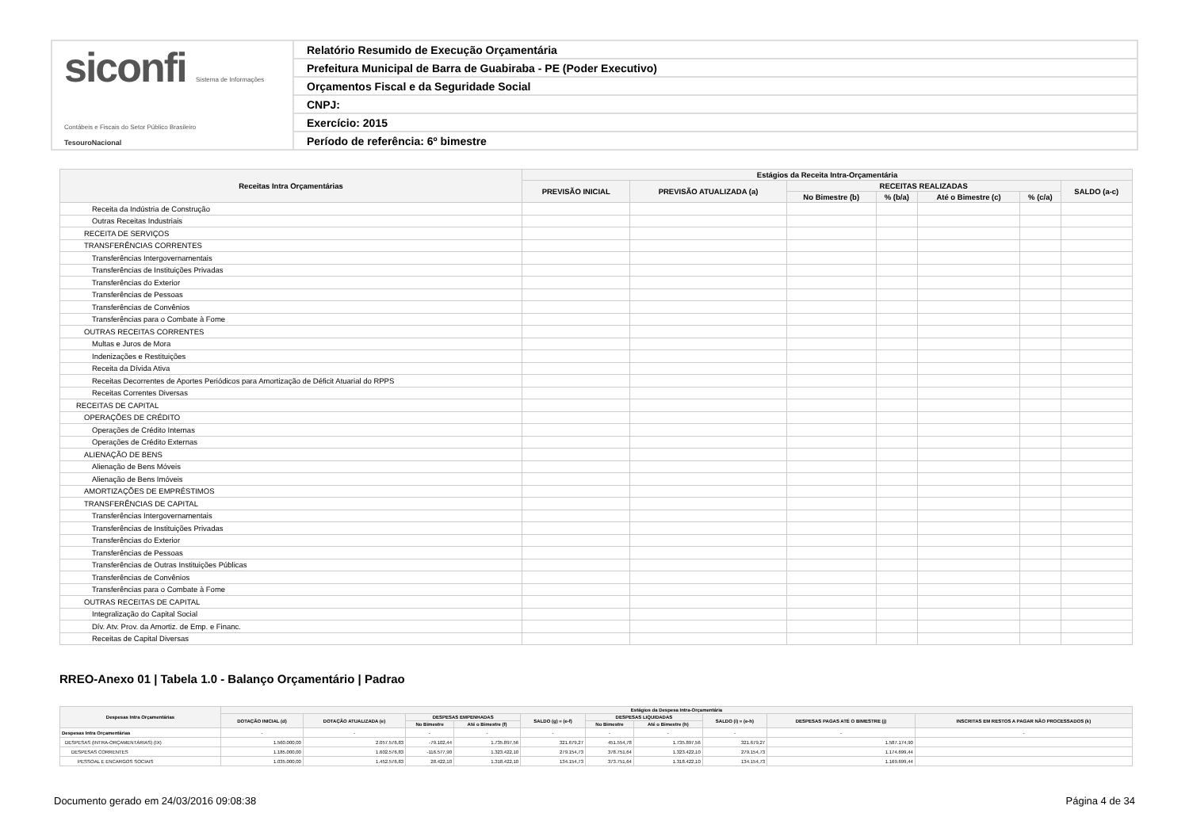siconfi Sistema de Informações Contábeis e Fiscais do Setor Público Brasileiro
TesouroNacional
Relatório Resumido de Execução Orçamentária
Prefeitura Municipal de Barra de Guabiraba - PE (Poder Executivo)
Orçamentos Fiscal e da Seguridade Social
CNPJ:
Exercício: 2015
Período de referência: 6º bimestre
| Receitas Intra Orçamentárias | Estágios da Receita Intra-Orçamentária | | | | | | |
| --- | --- | --- | --- | --- | --- | --- | --- |
| | PREVISÃO INICIAL | PREVISÃO ATUALIZADA (a) | RECEITAS REALIZADAS | | | | SALDO (a-c) |
| | | | No Bimestre (b) | % (b/a) | Até o Bimestre (c) | % (c/a) | |
| Receita da Indústria de Construção | | | | | | | |
| Outras Receitas Industriais | | | | | | | |
| RECEITA DE SERVIÇOS | | | | | | | |
| TRANSFERÊNCIAS CORRENTES | | | | | | | |
| Transferências Intergovernamentais | | | | | | | |
| Transferências de Instituições Privadas | | | | | | | |
| Transferências do Exterior | | | | | | | |
| Transferências de Pessoas | | | | | | | |
| Transferências de Convênios | | | | | | | |
| Transferências para o Combate à Fome | | | | | | | |
| OUTRAS RECEITAS CORRENTES | | | | | | | |
| Multas e Juros de Mora | | | | | | | |
| Indenizações e Restituições | | | | | | | |
| Receita da Dívida Ativa | | | | | | | |
| Receitas Decorrentes de Aportes Periódicos para Amortização de Déficit Atuarial do RPPS | | | | | | | |
| Receitas Correntes Diversas | | | | | | | |
| RECEITAS DE CAPITAL | | | | | | | |
| OPERAÇÕES DE CRÉDITO | | | | | | | |
| Operações de Crédito Internas | | | | | | | |
| Operações de Crédito Externas | | | | | | | |
| ALIENAÇÃO DE BENS | | | | | | | |
| Alienação de Bens Móveis | | | | | | | |
| Alienação de Bens Imóveis | | | | | | | |
| AMORTIZAÇÕES DE EMPRÉSTIMOS | | | | | | | |
| TRANSFERÊNCIAS DE CAPITAL | | | | | | | |
| Transferências Intergovernamentais | | | | | | | |
| Transferências de Instituições Privadas | | | | | | | |
| Transferências do Exterior | | | | | | | |
| Transferências de Pessoas | | | | | | | |
| Transferências de Outras Instituições Públicas | | | | | | | |
| Transferências de Convênios | | | | | | | |
| Transferências para o Combate à Fome | | | | | | | |
| OUTRAS RECEITAS DE CAPITAL | | | | | | | |
| Integralização do Capital Social | | | | | | | |
| Dív. Atv. Prov. da Amortiz. de Emp. e Financ. | | | | | | | |
| Receitas de Capital Diversas | | | | | | | |
RREO-Anexo 01 | Tabela 1.0 - Balanço Orçamentário | Padrao
| Despesas Intra Orçamentárias | Estágios da Despesa Intra-Orçamentária | | | | | | | | | |
| --- | --- | --- | --- | --- | --- | --- | --- | --- | --- | --- |
| | DOTAÇÃO INICIAL (d) | DOTAÇÃO ATUALIZADA (e) | DESPESAS EMPENHADAS | | SALDO (g) = (e-f) | DESPESAS LIQUIDADAS | | SALDO (i) = (e-h) | DESPESAS PAGAS ATÉ O BIMESTRE (j) | INSCRITAS EM RESTOS A PAGAR NÃO PROCESSADOS (k) |
| | | | No Bimestre | Até o Bimestre (f) | | No Bimestre | Até o Bimestre (h) | | | |
| Despesas Intra Orçamentárias | - | - | - | - | - | - | - | - | - | - |
| DESPESAS (INTRA-ORÇAMENTÁRIAS) (IX) | 1.560.000,00 | 2.057.576,83 | -79.102,44 | 1.735.897,56 | 321.679,27 | 451.554,78 | 1.735.897,56 | 321.679,27 | 1.587.174,90 | |
| DESPESAS CORRENTES | 1.185.000,00 | 1.602.576,83 | -116.577,90 | 1.323.422,10 | 279.154,73 | 378.751,64 | 1.323.422,10 | 279.154,73 | 1.174.699,44 | |
| PESSOAL E ENCARGOS SOCIAIS | 1.035.000,00 | 1.452.576,83 | 28.422,10 | 1.318.422,10 | 134.154,73 | 373.751,64 | 1.318.422,10 | 134.154,73 | 1.169.699,44 | |
Documento gerado em 24/03/2016 09:08:38 Página 4 de 34